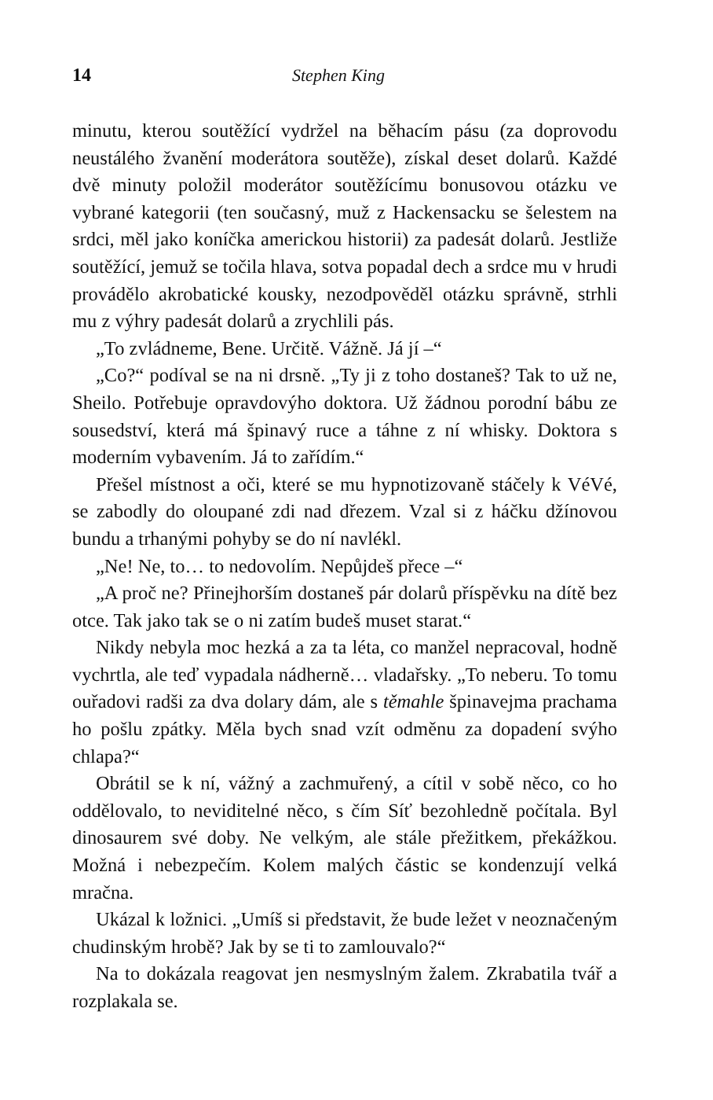14 Stephen King
minutu, kterou soutěžící vydržel na běhacím pásu (za doprovodu neustálého žvanění moderátora soutěže), získal deset dolarů. Každé dvě minuty položil moderátor soutěžícímu bonusovou otázku ve vybrané kategorii (ten současný, muž z Hackensacku se šelestem na srdci, měl jako koníčka americkou historii) za padesát dolarů. Jestliže soutěžící, jemuž se točila hlava, sotva popadal dech a srdce mu v hrudi provádělo akrobatické kousky, nezodpověděl otázku správně, strhli mu z výhry padesát dolarů a zrychlili pás.
„To zvládneme, Bene. Určitě. Vážně. Já jí –“
„Co?“ podíval se na ni drsně. „Ty ji z toho dostaneš? Tak to už ne, Sheilo. Potřebuje opravdovýho doktora. Už žádnou porodní bábu ze sousedství, která má špinavý ruce a táhne z ní whisky. Doktora s moderním vybavením. Já to zařídím.“
Přešel místnost a oči, které se mu hypnotizovaně stáčely k VéVé, se zabodly do oloupané zdi nad dřezem. Vzal si z háčku džínovou bundu a trhanými pohyby se do ní navlékl.
„Ne! Ne, to… to nedovolím. Nepůjdeš přece –“
„A proč ne? Přinejhorším dostaneš pár dolarů příspěvku na dítě bez otce. Tak jako tak se o ni zatím budeš muset starat.“
Nikdy nebyla moc hezká a za ta léta, co manžel nepracoval, hodně vychrtla, ale teď vypadala nádherně… vladařsky. „To neberu. To tomu ouřadovi radši za dva dolary dám, ale s těmahle špinavejma prachama ho pošlu zpátky. Měla bych snad vzít odměnu za dopadení svýho chlapa?“
Obrátil se k ní, vážný a zachmuřený, a cítil v sobě něco, co ho oddělovalo, to neviditelné něco, s čím Síť bezohledně počítala. Byl dinosaurem své doby. Ne velkým, ale stále přežitkem, překážkou. Možná i nebezpečím. Kolem malých částic se kondenzují velká mračna.
Ukázal k ložnici. „Umíš si představit, že bude ležet v neoznačeným chudinským hrobě? Jak by se ti to zamlouvalo?“
Na to dokázala reagovat jen nesmyslným žalem. Zkrabatila tvář a rozplakala se.